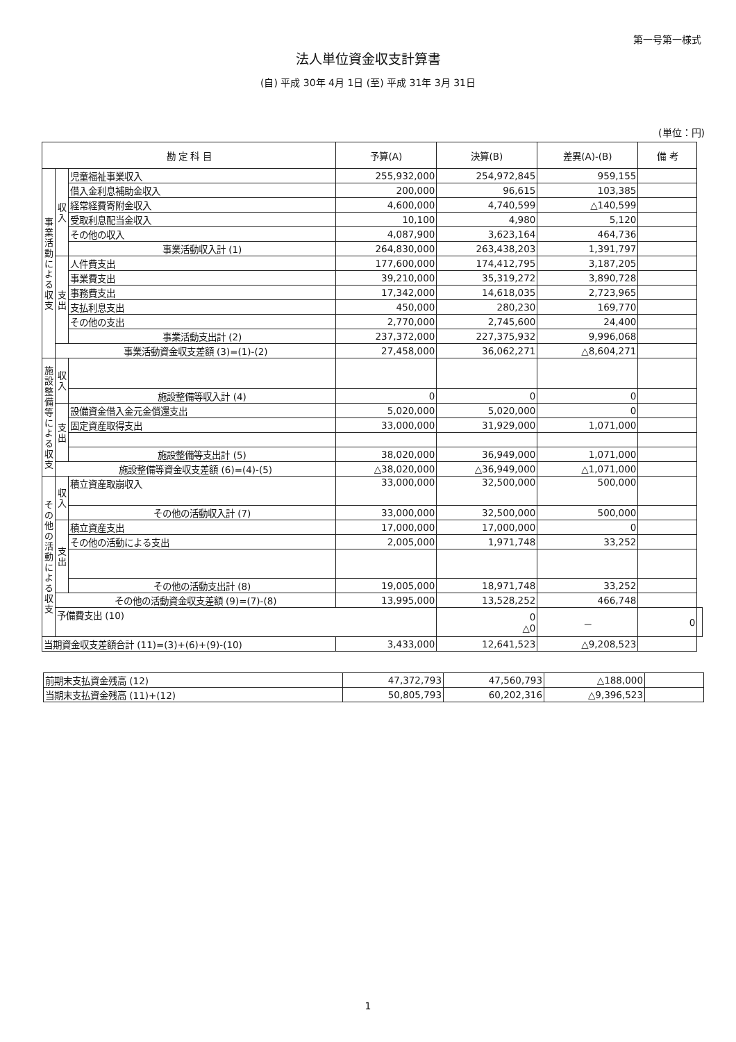第一号第一様式
法人単位資金収支計算書
(自) 平成 30年 4月 1日 (至) 平成 31年 3月 31日
(単位：円)
| 勘 定 科 目 | | | 予算(A) | 決算(B) | 差異(A)-(B) | 備 考 | |
| --- | --- | --- | --- | --- | --- | --- | --- |
| 事業活動による収支 | 収入 | 児童福祉事業収入 | 255,932,000 | 254,972,845 | 959,155 | | |
| | | 借入金利息補助金収入 | 200,000 | 96,615 | 103,385 | | |
| | | 経常経費寄附金収入 | 4,600,000 | 4,740,599 | △140,599 | | |
| | | 受取利息配当金収入 | 10,100 | 4,980 | 5,120 | | |
| | | その他の収入 | 4,087,900 | 3,623,164 | 464,736 | | |
| | | 事業活動収入計 (1) | 264,830,000 | 263,438,203 | 1,391,797 | | |
| | 支出 | 人件費支出 | 177,600,000 | 174,412,795 | 3,187,205 | | |
| | | 事業費支出 | 39,210,000 | 35,319,272 | 3,890,728 | | |
| | | 事務費支出 | 17,342,000 | 14,618,035 | 2,723,965 | | |
| | | 支払利息支出 | 450,000 | 280,230 | 169,770 | | |
| | | その他の支出 | 2,770,000 | 2,745,600 | 24,400 | | |
| | | 事業活動支出計 (2) | 237,372,000 | 227,375,932 | 9,996,068 | | |
| | 事業活動資金収支差額 (3)=(1)-(2) | | 27,458,000 | 36,062,271 | △8,604,271 | | |
| 施設整備等による収支 | 収入 | | | | | | |
| | | 施設整備等収入計 (4) | 0 | 0 | 0 | | |
| | 支出 | 設備資金借入金元金償還支出 | 5,020,000 | 5,020,000 | 0 | | |
| | | 固定資産取得支出 | 33,000,000 | 31,929,000 | 1,071,000 | | |
| | | 施設整備等支出計 (5) | 38,020,000 | 36,949,000 | 1,071,000 | | |
| | 施設整備等資金収支差額 (6)=(4)-(5) | | △38,020,000 | △36,949,000 | △1,071,000 | | |
| その他の活動による収支 | 収入 | 積立資産取崩収入 | 33,000,000 | 32,500,000 | 500,000 | | |
| | | その他の活動収入計 (7) | 33,000,000 | 32,500,000 | 500,000 | | |
| | 支出 | 積立資産支出 | 17,000,000 | 17,000,000 | 0 | | |
| | | その他の活動による支出 | 2,005,000 | 1,971,748 | 33,252 | | |
| | | その他の活動支出計 (8) | 19,005,000 | 18,971,748 | 33,252 | | |
| | その他の活動資金収支差額 (9)=(7)-(8) | | 13,995,000 | 13,528,252 | 466,748 | | |
| | 予備費支出 (10) | | | 0 △0 | － | 0 | |
| 当期資金収支差額合計 (11)=(3)+(6)+(9)-(10) | | | 3,433,000 | 12,641,523 | △9,208,523 | | |
| 前期末支払資金残高 (12) | 47,372,793 | 47,560,793 | △188,000 | |
| 当期末支払資金残高 (11)+(12) | 50,805,793 | 60,202,316 | △9,396,523 | |
1